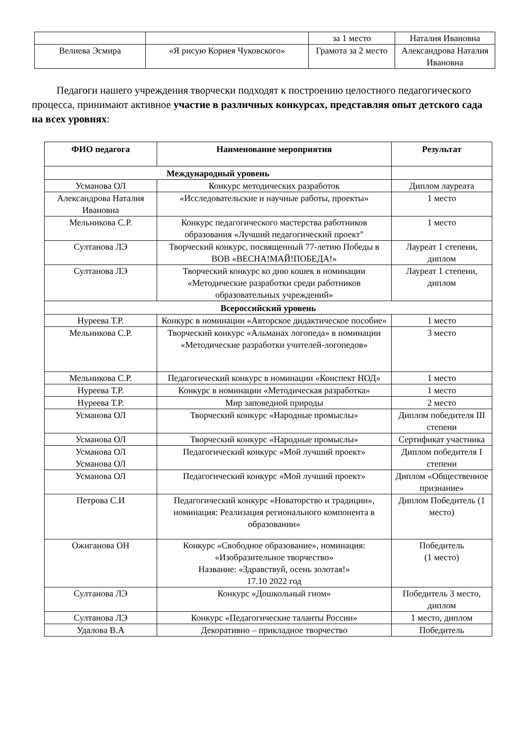| | | за 1 место | Наталия Ивановна |
| Велиева Эсмира | «Я рисую Корнея Чуковского» | Грамота за 2 место | Александрова Наталия Ивановна |
Педагоги нашего учреждения творчески подходят к построению целостного педагогического процесса, принимают активное участие в различных конкурсах, представляя опыт детского сада на всех уровнях:
| ФИО педагога | Наименование мероприятия | Результат |
| --- | --- | --- |
| Международный уровень | | |
| Усманова ОЛ | Конкурс методических разработок | Диплом лауреата |
| Александрова Наталия Ивановна | «Исследовательские и научные работы, проекты» | 1 место |
| Мельникова С.Р. | Конкурс педагогического мастерства работников образования «Лучший педагогический проект" | 1 место |
| Султанова ЛЭ | Творческий конкурс, посвященный 77-летию Победы в ВОВ «ВЕСНА!МАЙ!ПОБЕДА!» | Лауреат 1 степени, диплом |
| Султанова ЛЭ | Творческий конкурс ко дню кошек в номинации «Методические разработки среди работников образовательных учреждений» | Лауреат 1 степени, диплом |
| Всероссийский уровень | | |
| Нуреева Т.Р. | Конкурс в номинации «Авторское дидактическое пособие» | 1 место |
| Мельникова С.Р. | Творческий конкурс «Альманах логопеда» в номинации «Методические разработки учителей-логопедов» | 3 место |
| Мельникова С.Р. | Педагогический конкурс в номинации «Конспект НОД» | 1 место |
| Нуреева Т.Р. | Конкурс в номинации «Методическая разработка» | 1 место |
| Нуреева Т.Р. | Мир заповедной природы | 2 место |
| Усманова ОЛ | Творческий конкурс «Народные промыслы» | Диплом победителя III степени |
| Усманова ОЛ | Творческий конкурс «Народные промыслы» | Сертификат участника |
| Усманова ОЛ Усманова ОЛ | Педагогический конкурс «Мой лучший проект» | Диплом победителя I степени |
| Усманова ОЛ | Педагогический конкурс «Мой лучший проект» | Диплом «Общественное признание» |
| Петрова С.И | Педагогический конкурс «Новаторство и традиции», номинация: Реализация регионального компонента в образовании» | Диплом Победитель (1 место) |
| Ожиганова ОН | Конкурс «Свободное образование», номинация: «Изобразительное творчество» Название: «Здравствуй, осень золотая!» 17.10 2022 год | Победитель (1 место) |
| Султанова ЛЭ | Конкурс «Дошкольный гном» | Победитель 3 место, диплом |
| Султанова ЛЭ | Конкурс «Педагогические таланты России» | 1 место, диплом |
| Удалова В.А | Декоративно – прикладное творчество | Победитель |